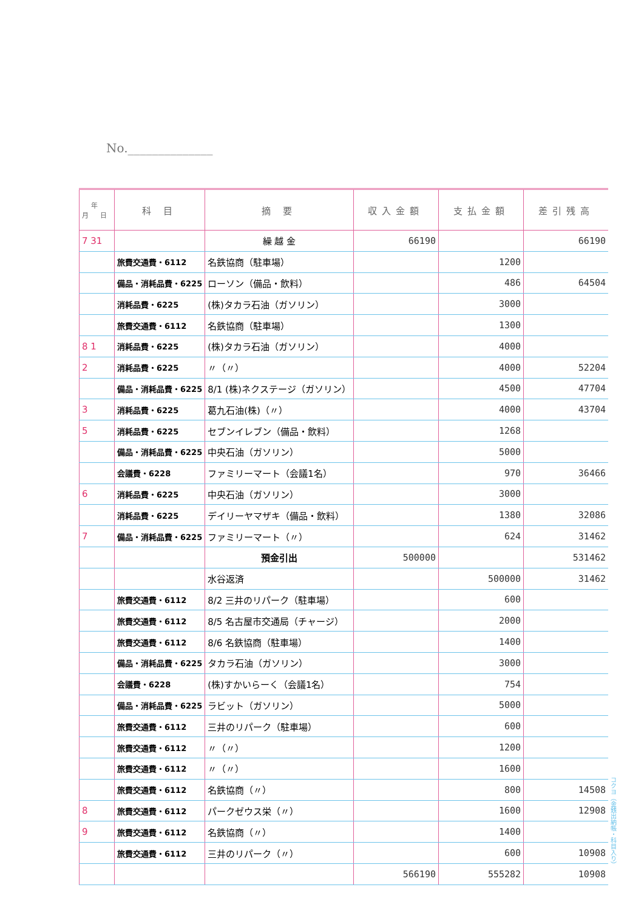No.______________
| 年 月 日 | 科 目 | 摘 要 | 収入金額 | 支払金額 | 差引残高 |
| --- | --- | --- | --- | --- | --- |
| 7 31 | | 繰 越 金 | 66190 | | 66190 |
| | 旅費交通費・6112 | 名鉄協商（駐車場） | | 1200 | |
| | 備品・消耗品費・6225 | ローソン（備品・飲料） | | 486 | 64504 |
| | 消耗品費・6225 | (株)タカラ石油（ガソリン） | | 3000 | |
| | 旅費交通費・6112 | 名鉄協商（駐車場） | | 1300 | |
| 8 1 | 消耗品費・6225 | (株)タカラ石油（ガソリン） | | 4000 | |
| 2 | 消耗品費・6225 | 〃（〃） | | 4000 | 52204 |
| | 備品・消耗品費・6225 | 8/1 (株)ネクステージ（ガソリン） | | 4500 | 47704 |
| 3 | 消耗品費・6225 | 葛九石油(株)（〃） | | 4000 | 43704 |
| 5 | 消耗品費・6225 | セブンイレブン（備品・飲料） | | 1268 | |
| | 備品・消耗品費・6225 | 中央石油（ガソリン） | | 5000 | |
| | 会議費・6228 | ファミリーマート（会議1名） | | 970 | 36466 |
| 6 | 消耗品費・6225 | 中央石油（ガソリン） | | 3000 | |
| | 消耗品費・6225 | デイリーヤマザキ（備品・飲料） | | 1380 | 32086 |
| 7 | 備品・消耗品費・6225 | ファミリーマート（〃） | | 624 | 31462 |
| | | 預金引出 | 500000 | | 531462 |
| | | 水谷返済 | | 500000 | 31462 |
| | 旅費交通費・6112 | 8/2 三井のリパーク（駐車場） | | 600 | |
| | 旅費交通費・6112 | 8/5 名古屋市交通局（チャージ） | | 2000 | |
| | 旅費交通費・6112 | 8/6 名鉄協商（駐車場） | | 1400 | |
| | 備品・消耗品費・6225 | タカラ石油（ガソリン） | | 3000 | |
| | 会議費・6228 | (株)すかいらーく（会議1名） | | 754 | |
| | 備品・消耗品費・6225 | ラビット（ガソリン） | | 5000 | |
| | 旅費交通費・6112 | 三井のリパーク（駐車場） | | 600 | |
| | 旅費交通費・6112 | 〃（〃） | | 1200 | |
| | 旅費交通費・6112 | 〃（〃） | | 1600 | |
| | 旅費交通費・6112 | 名鉄協商（〃） | | 800 | 14508 |
| 8 | 旅費交通費・6112 | パークゼウス栄（〃） | | 1600 | 12908 |
| 9 | 旅費交通費・6112 | 名鉄協商（〃） | | 1400 | |
| | 旅費交通費・6112 | 三井のリパーク（〃） | | 600 | 10908 |
| | | | 566190 | 555282 | 10908 |
コクヨ（金銭出納帳・科目入り）